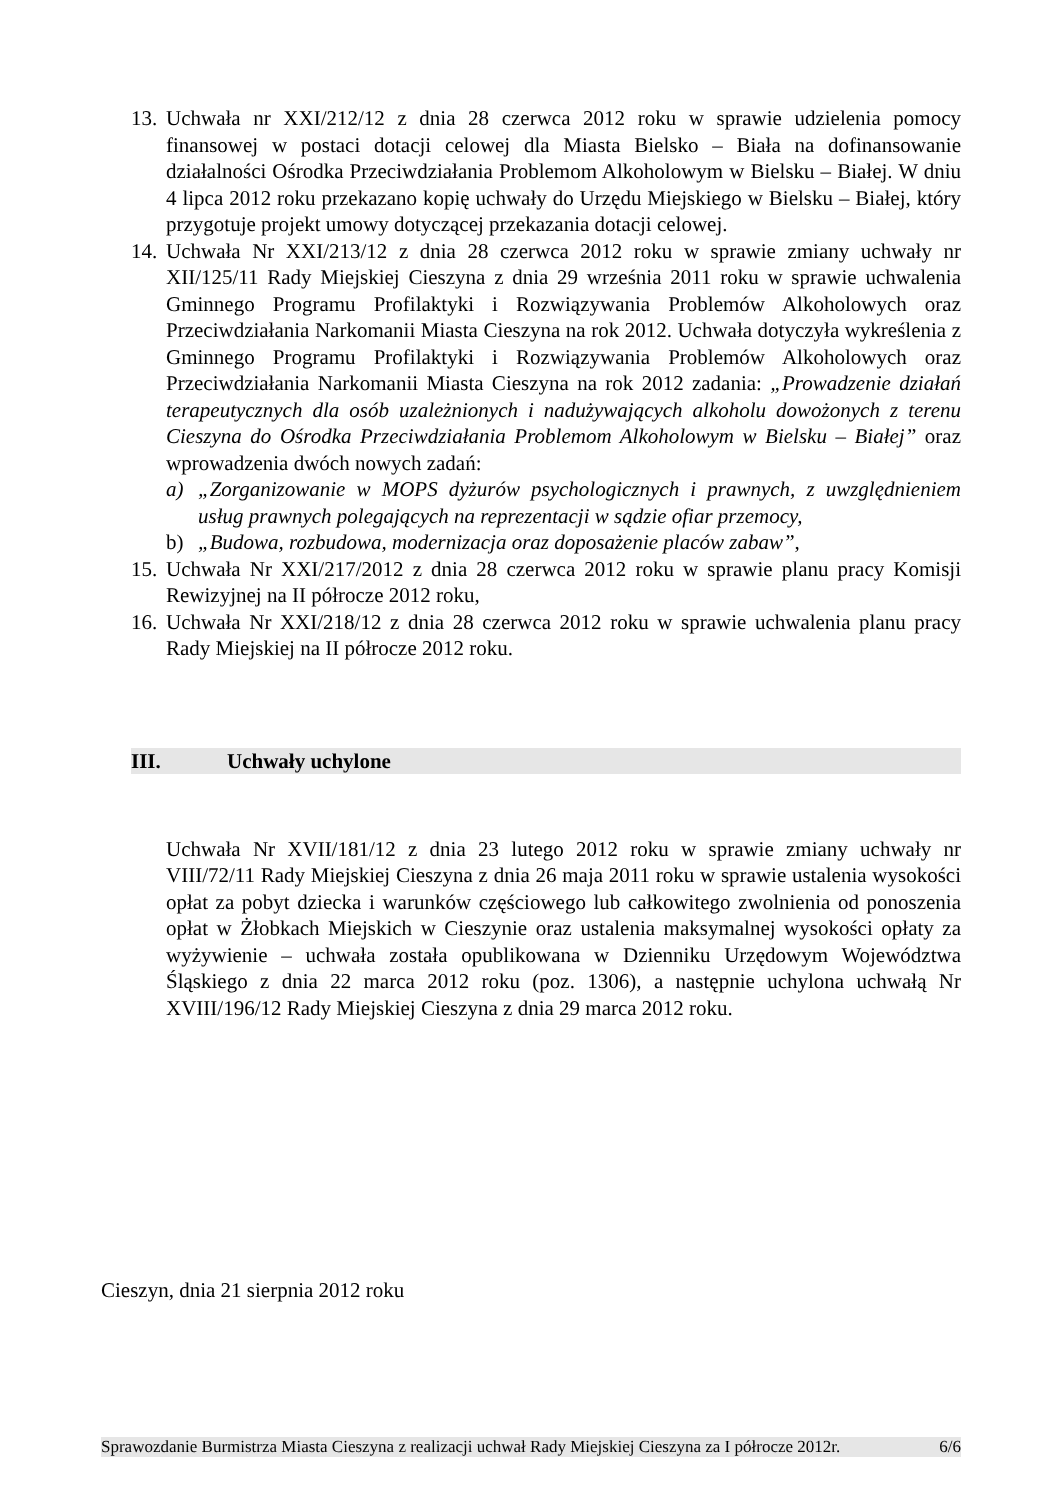13.
Uchwała nr XXI/212/12 z dnia 28 czerwca 2012 roku w sprawie udzielenia pomocy finansowej w postaci dotacji celowej dla Miasta Bielsko – Biała na dofinansowanie działalności Ośrodka Przeciwdziałania Problemom Alkoholowym w Bielsku – Białej. W dniu 4 lipca 2012 roku przekazano kopię uchwały do Urzędu Miejskiego w Bielsku – Białej, który przygotuje projekt umowy dotyczącej przekazania dotacji celowej.
14.
Uchwała Nr XXI/213/12 z dnia 28 czerwca 2012 roku w sprawie zmiany uchwały nr XII/125/11 Rady Miejskiej Cieszyna z dnia 29 września 2011 roku w sprawie uchwalenia Gminnego Programu Profilaktyki i Rozwiązywania Problemów Alkoholowych oraz Przeciwdziałania Narkomanii Miasta Cieszyna na rok 2012. Uchwała dotyczyła wykreślenia z Gminnego Programu Profilaktyki i Rozwiązywania Problemów Alkoholowych oraz Przeciwdziałania Narkomanii Miasta Cieszyna na rok 2012 zadania: „Prowadzenie działań terapeutycznych dla osób uzależnionych i nadużywających alkoholu dowożonych z terenu Cieszyna do Ośrodka Przeciwdziałania Problemom Alkoholowym w Bielsku – Białej” oraz wprowadzenia dwóch nowych zadań:
a) „Zorganizowanie w MOPS dyżurów psychologicznych i prawnych, z uwzględnieniem usług prawnych polegających na reprezentacji w sądzie ofiar przemocy,
b) „Budowa, rozbudowa, modernizacja oraz doposażenie placów zabaw”,
15.
Uchwała Nr XXI/217/2012 z dnia 28 czerwca 2012 roku w sprawie planu pracy Komisji Rewizyjnej na II półrocze 2012 roku,
16.
Uchwała Nr XXI/218/12 z dnia 28 czerwca 2012 roku w sprawie uchwalenia planu pracy Rady Miejskiej na II półrocze 2012 roku.
III. Uchwały uchylone
Uchwała Nr XVII/181/12 z dnia 23 lutego 2012 roku w sprawie zmiany uchwały nr VIII/72/11 Rady Miejskiej Cieszyna z dnia 26 maja 2011 roku w sprawie ustalenia wysokości opłat za pobyt dziecka i warunków częściowego lub całkowitego zwolnienia od ponoszenia opłat w Żłobkach Miejskich w Cieszynie oraz ustalenia maksymalnej wysokości opłaty za wyżywienie – uchwała została opublikowana w Dzienniku Urzędowym Województwa Śląskiego z dnia 22 marca 2012 roku (poz. 1306), a następnie uchylona uchwałą Nr XVIII/196/12 Rady Miejskiej Cieszyna z dnia 29 marca 2012 roku.
Cieszyn, dnia 21 sierpnia 2012 roku
Sprawozdanie Burmistrza Miasta Cieszyna z realizacji uchwał Rady Miejskiej Cieszyna za I półrocze 2012r. 6/6